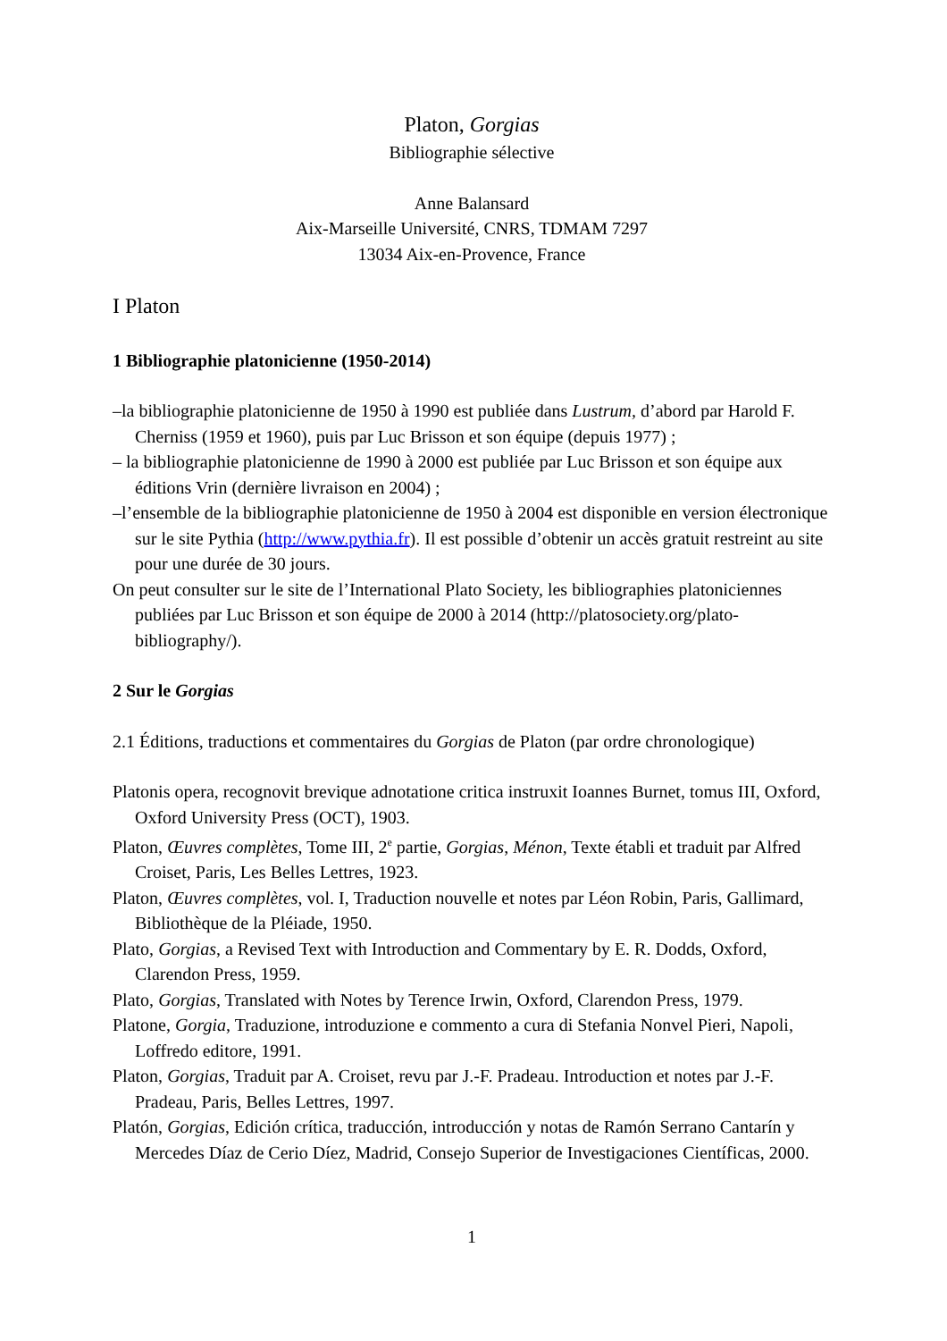Platon, Gorgias
Bibliographie sélective
Anne Balansard
Aix-Marseille Université, CNRS, TDMAM 7297
13034 Aix-en-Provence, France
I Platon
1 Bibliographie platonicienne (1950-2014)
–la bibliographie platonicienne de 1950 à 1990 est publiée dans Lustrum, d’abord par Harold F. Cherniss (1959 et 1960), puis par Luc Brisson et son équipe (depuis 1977) ;
– la bibliographie platonicienne de 1990 à 2000 est publiée par Luc Brisson et son équipe aux éditions Vrin (dernière livraison en 2004) ;
–l’ensemble de la bibliographie platonicienne de 1950 à 2004 est disponible en version électronique sur le site Pythia (http://www.pythia.fr). Il est possible d’obtenir un accès gratuit restreint au site pour une durée de 30 jours.
On peut consulter sur le site de l’International Plato Society, les bibliographies platoniciennes publiées par Luc Brisson et son équipe de 2000 à 2014 (http://platosociety.org/plato-bibliography/).
2 Sur le Gorgias
2.1 Éditions, traductions et commentaires du Gorgias de Platon (par ordre chronologique)
Platonis opera, recognovit brevique adnotatione critica instruxit Ioannes Burnet, tomus III, Oxford, Oxford University Press (OCT), 1903.
Platon, Œuvres complètes, Tome III, 2<sup>e</sup> partie, Gorgias, Ménon, Texte établi et traduit par Alfred Croiset, Paris, Les Belles Lettres, 1923.
Platon, Œuvres complètes, vol. I, Traduction nouvelle et notes par Léon Robin, Paris, Gallimard, Bibliothèque de la Pléiade, 1950.
Plato, Gorgias, a Revised Text with Introduction and Commentary by E. R. Dodds, Oxford, Clarendon Press, 1959.
Plato, Gorgias, Translated with Notes by Terence Irwin, Oxford, Clarendon Press, 1979.
Platone, Gorgia, Traduzione, introduzione e commento a cura di Stefania Nonvel Pieri, Napoli, Loffredo editore, 1991.
Platon, Gorgias, Traduit par A. Croiset, revu par J.-F. Pradeau. Introduction et notes par J.-F. Pradeau, Paris, Belles Lettres, 1997.
Platón, Gorgias, Edición crítica, traducción, introducción y notas de Ramón Serrano Cantarín y Mercedes Díaz de Cerio Díez, Madrid, Consejo Superior de Investigaciones Científicas, 2000.
1